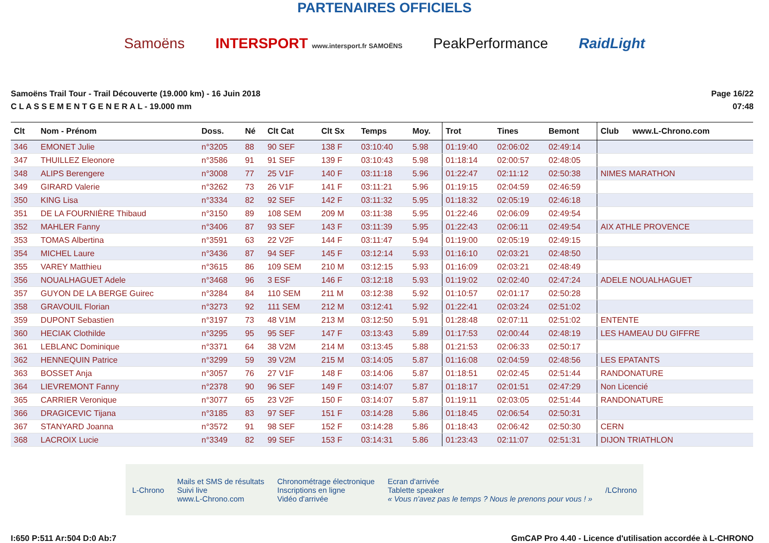PARTENAIRES OFFICIELS
Samoëns INTERSPORT www.intersport.fr SAMOËNS PeakPerformance RaidLight
Samoëns Trail Tour - Trail Découverte (19.000 km) - 16 Juin 2018
C L A S S E M E N T G E N E R A L - 19.000 mm
Page 16/22
07:48
| Clt | Nom - Prénom | Doss. | Né | Clt Cat | Clt Sx | Temps | Moy. | Trot | Tines | Bemont | Club www.L-Chrono.com |
| --- | --- | --- | --- | --- | --- | --- | --- | --- | --- | --- | --- |
| 346 | EMONET Julie | n°3205 | 88 | 90 SEF | 138 F | 03:10:40 | 5.98 | 01:19:40 | 02:06:02 | 02:49:14 | |
| 347 | THUILLEZ Eleonore | n°3586 | 91 | 91 SEF | 139 F | 03:10:43 | 5.98 | 01:18:14 | 02:00:57 | 02:48:05 | |
| 348 | ALIPS Berengere | n°3008 | 77 | 25 V1F | 140 F | 03:11:18 | 5.96 | 01:22:47 | 02:11:12 | 02:50:38 | NIMES MARATHON |
| 349 | GIRARD Valerie | n°3262 | 73 | 26 V1F | 141 F | 03:11:21 | 5.96 | 01:19:15 | 02:04:59 | 02:46:59 | |
| 350 | KING Lisa | n°3334 | 82 | 92 SEF | 142 F | 03:11:32 | 5.95 | 01:18:32 | 02:05:19 | 02:46:18 | |
| 351 | DE LA FOURNIÈRE Thibaud | n°3150 | 89 | 108 SEM | 209 M | 03:11:38 | 5.95 | 01:22:46 | 02:06:09 | 02:49:54 | |
| 352 | MAHLER Fanny | n°3406 | 87 | 93 SEF | 143 F | 03:11:39 | 5.95 | 01:22:43 | 02:06:11 | 02:49:54 | AIX ATHLE PROVENCE |
| 353 | TOMAS Albertina | n°3591 | 63 | 22 V2F | 144 F | 03:11:47 | 5.94 | 01:19:00 | 02:05:19 | 02:49:15 | |
| 354 | MICHEL Laure | n°3436 | 87 | 94 SEF | 145 F | 03:12:14 | 5.93 | 01:16:10 | 02:03:21 | 02:48:50 | |
| 355 | VAREY Matthieu | n°3615 | 86 | 109 SEM | 210 M | 03:12:15 | 5.93 | 01:16:09 | 02:03:21 | 02:48:49 | |
| 356 | NOUALHAGUET Adele | n°3468 | 96 | 3 ESF | 146 F | 03:12:18 | 5.93 | 01:19:02 | 02:02:40 | 02:47:24 | ADELE NOUALHAGUET |
| 357 | GUYON DE LA BERGE Guirec | n°3284 | 84 | 110 SEM | 211 M | 03:12:38 | 5.92 | 01:10:57 | 02:01:17 | 02:50:28 | |
| 358 | GRAVOUIL Florian | n°3273 | 92 | 111 SEM | 212 M | 03:12:41 | 5.92 | 01:22:41 | 02:03:24 | 02:51:02 | |
| 359 | DUPONT Sebastien | n°3197 | 73 | 48 V1M | 213 M | 03:12:50 | 5.91 | 01:28:48 | 02:07:11 | 02:51:02 | ENTENTE |
| 360 | HECIAK Clothilde | n°3295 | 95 | 95 SEF | 147 F | 03:13:43 | 5.89 | 01:17:53 | 02:00:44 | 02:48:19 | LES HAMEAU DU GIFFRE |
| 361 | LEBLANC Dominique | n°3371 | 64 | 38 V2M | 214 M | 03:13:45 | 5.88 | 01:21:53 | 02:06:33 | 02:50:17 | |
| 362 | HENNEQUIN Patrice | n°3299 | 59 | 39 V2M | 215 M | 03:14:05 | 5.87 | 01:16:08 | 02:04:59 | 02:48:56 | LES EPATANTS |
| 363 | BOSSET Anja | n°3057 | 76 | 27 V1F | 148 F | 03:14:06 | 5.87 | 01:18:51 | 02:02:45 | 02:51:44 | RANDONATURE |
| 364 | LIEVREMONT Fanny | n°2378 | 90 | 96 SEF | 149 F | 03:14:07 | 5.87 | 01:18:17 | 02:01:51 | 02:47:29 | Non Licencié |
| 365 | CARRIER Veronique | n°3077 | 65 | 23 V2F | 150 F | 03:14:07 | 5.87 | 01:19:11 | 02:03:05 | 02:51:44 | RANDONATURE |
| 366 | DRAGICEVIC Tijana | n°3185 | 83 | 97 SEF | 151 F | 03:14:28 | 5.86 | 01:18:45 | 02:06:54 | 02:50:31 | |
| 367 | STANYARD Joanna | n°3572 | 91 | 98 SEF | 152 F | 03:14:28 | 5.86 | 01:18:43 | 02:06:42 | 02:50:30 | CERN |
| 368 | LACROIX Lucie | n°3349 | 82 | 99 SEF | 153 F | 03:14:31 | 5.86 | 01:23:43 | 02:11:07 | 02:51:31 | DIJON TRIATHLON |
L-Chrono Mails et SMS de résultats
Suivi live
www.L-Chrono.com Chronométrage électronique
Inscriptions en ligne
Vidéo d'arrivée Ecran d'arrivée
Tablette speaker
« Vous n'avez pas le temps ? Nous le prenons pour vous ! » /LChrono
I:650 P:511 Ar:504 D:0 Ab:7 GmCAP Pro 4.40 - Licence d'utilisation accordée à L-CHRONO